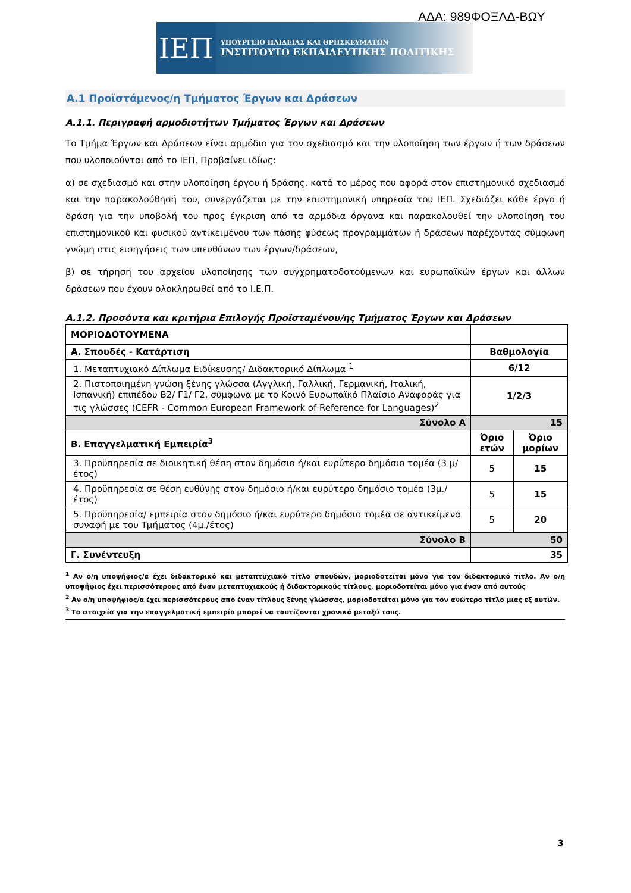ΑΔΑ: 989ΦΟΞΛΔ-ΒΩΥ
ΙΕΠ
ΥΠΟΥΡΓΕΙΟ ΠΑΙΔΕΙΑΣ ΚΑΙ ΘΡΗΣΚΕΥΜΑΤΩΝ
ΙΝΣΤΙΤΟΥΤΟ ΕΚΠΑΙΔΕΥΤΙΚΗΣ ΠΟΛΙΤΙΚΗΣ
Α.1 Προϊστάμενος/η Τμήματος Έργων και Δράσεων
Α.1.1. Περιγραφή αρμοδιοτήτων Τμήματος Έργων και Δράσεων
Το Τμήμα Έργων και Δράσεων είναι αρμόδιο για τον σχεδιασμό και την υλοποίηση των έργων ή των δράσεων που υλοποιούνται από το ΙΕΠ. Προβαίνει ιδίως:
α) σε σχεδιασμό και στην υλοποίηση έργου ή δράσης, κατά το μέρος που αφορά στον επιστημονικό σχεδιασμό και την παρακολούθησή του, συνεργάζεται με την επιστημονική υπηρεσία του ΙΕΠ. Σχεδιάζει κάθε έργο ή δράση για την υποβολή του προς έγκριση από τα αρμόδια όργανα και παρακολουθεί την υλοποίηση του επιστημονικού και φυσικού αντικειμένου των πάσης φύσεως προγραμμάτων ή δράσεων παρέχοντας σύμφωνη γνώμη στις εισηγήσεις των υπευθύνων των έργων/δράσεων,
β) σε τήρηση του αρχείου υλοποίησης των συγχρηματοδοτούμενων και ευρωπαϊκών έργων και άλλων δράσεων που έχουν ολοκληρωθεί από το Ι.Ε.Π.
Α.1.2. Προσόντα και κριτήρια Επιλογής Προϊσταμένου/ης Τμήματος Έργων και Δράσεων
| ΜΟΡΙΟΔΟΤΟΥΜΕΝΑ | | |
| Α. Σπουδές - Κατάρτιση | Βαθμολογία | |
| 1. Μεταπτυχιακό Δίπλωμα Ειδίκευσης/ Διδακτορικό Δίπλωμα <sup>1</sup> | 6/12 | |
| 2. Πιστοποιημένη γνώση ξένης γλώσσα (Αγγλική, Γαλλική, Γερμανική, Ιταλική, Ισπανική) επιπέδου Β2/ Γ1/ Γ2, σύμφωνα με το Κοινό Ευρωπαϊκό Πλαίσιο Αναφοράς για τις γλώσσες (CEFR - Common European Framework of Reference for Languages)<sup>2</sup> | 1/2/3 | |
| Σύνολο Α | 15 | |
| Β. Επαγγελματική Εμπειρία<sup>3</sup> | Όριο ετών | Όριο μορίων |
| 3. Προϋπηρεσία σε διοικητική θέση στον δημόσιο ή/και ευρύτερο δημόσιο τομέα (3 μ/έτος) | 5 | 15 |
| 4. Προϋπηρεσία σε θέση ευθύνης στον δημόσιο ή/και ευρύτερο δημόσιο τομέα (3μ./έτος) | 5 | 15 |
| 5. Προϋπηρεσία/ εμπειρία στον δημόσιο ή/και ευρύτερο δημόσιο τομέα σε αντικείμενα συναφή με του Τμήματος (4μ./έτος) | 5 | 20 |
| Σύνολο Β | 50 | |
| Γ. Συνέντευξη | 35 | |
<sup>1</sup> Αν ο/η υποψήφιος/α έχει διδακτορικό και μεταπτυχιακό τίτλο σπουδών, μοριοδοτείται μόνο για τον διδακτορικό τίτλο. Αν ο/η υποψήφιος έχει περισσότερους από έναν μεταπτυχιακούς ή διδακτορικούς τίτλους, μοριοδοτείται μόνο για έναν από αυτούς
<sup>2</sup> Αν ο/η υποψήφιος/α έχει περισσότερους από έναν τίτλους ξένης γλώσσας, μοριοδοτείται μόνο για τον ανώτερο τίτλο μιας εξ αυτών.
<sup>3</sup> Τα στοιχεία για την επαγγελματική εμπειρία μπορεί να ταυτίζονται χρονικά μεταξύ τους.
3